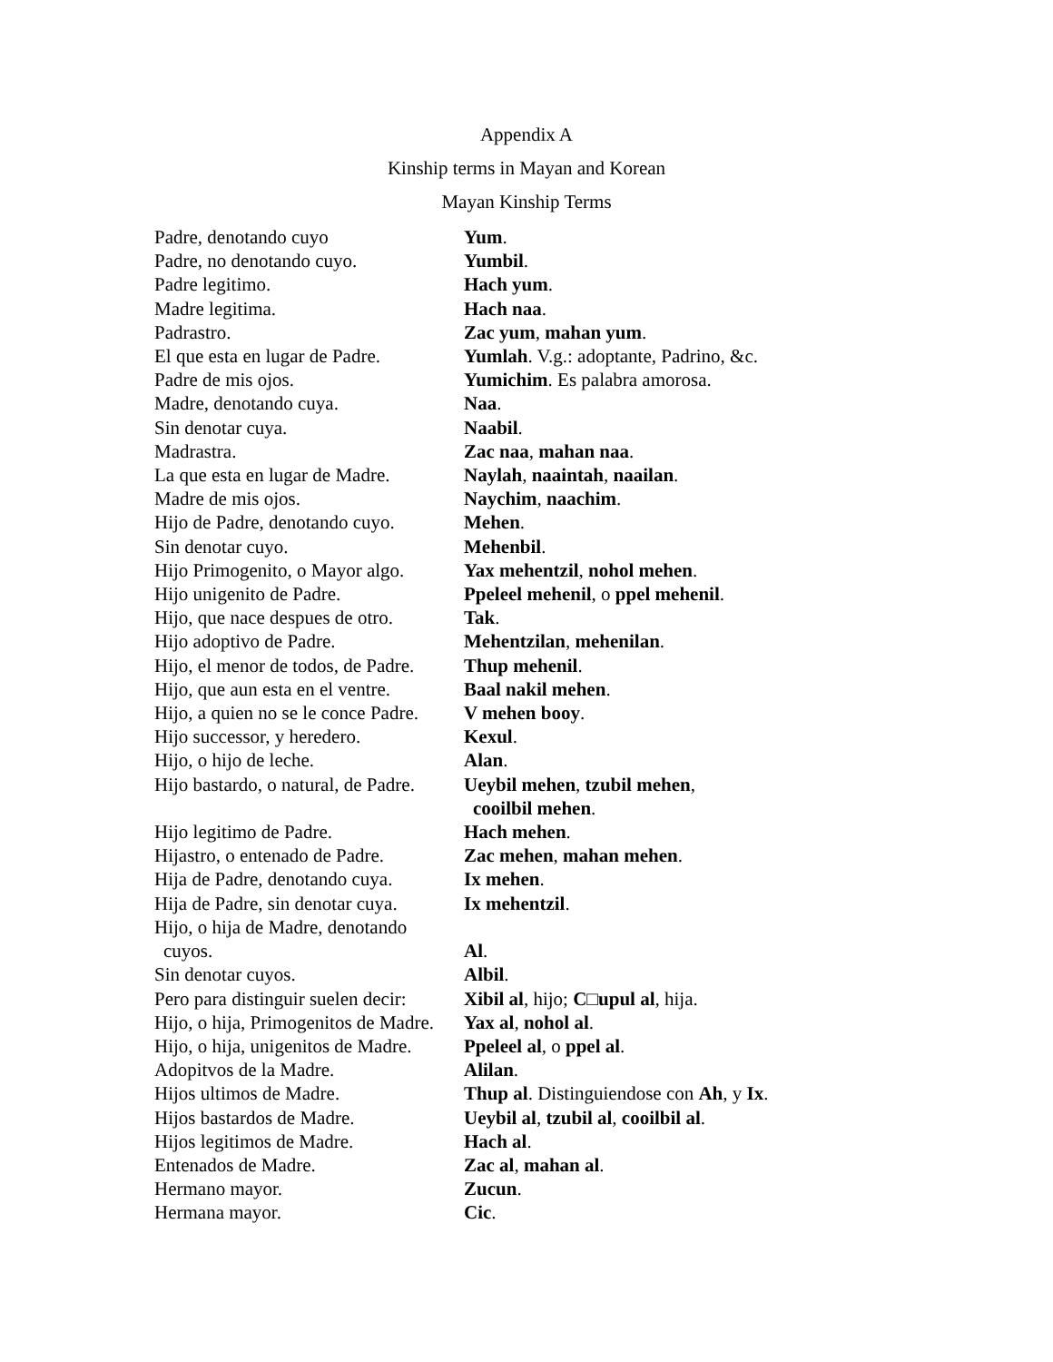Appendix A
Kinship terms in Mayan and Korean
Mayan Kinship Terms
| Padre, denotando cuyo | Yum . |
| Padre, no denotando cuyo. | Yumbil . |
| Padre legitimo. | Hach yum . |
| Madre legitima. | Hach naa . |
| Padrastro. | Zac yum , mahan yum . |
| El que esta en lugar de Padre. | Yumlah . V.g.: adoptante, Padrino, &c. |
| Padre de mis ojos. | Yumichim . Es palabra amorosa. |
| Madre, denotando cuya. | Naa . |
| Sin denotar cuya. | Naabil . |
| Madrastra. | Zac naa , mahan naa . |
| La que esta en lugar de Madre. | Naylah , naaintah , naailan . |
| Madre de mis ojos. | Naychim , naachim . |
| Hijo de Padre, denotando cuyo. | Mehen . |
| Sin denotar cuyo. | Mehenbil . |
| Hijo Primogenito, o Mayor algo. | Yax mehentzil , nohol mehen . |
| Hijo unigenito de Padre. | Ppeleel mehenil , o ppel mehenil . |
| Hijo, que nace despues de otro. | Tak . |
| Hijo adoptivo de Padre. | Mehentzilan , mehenilan . |
| Hijo, el menor de todos, de Padre. | Thup mehenil . |
| Hijo, que aun esta en el ventre. | Baal nakil mehen . |
| Hijo, a quien no se le conce Padre. | V mehen booy . |
| Hijo successor, y heredero. | Kexul . |
| Hijo, o hijo de leche. | Alan . |
| Hijo bastardo, o natural, de Padre. | Ueybil mehen , tzubil mehen , cooilbil mehen . |
| Hijo legitimo de Padre. | Hach mehen . |
| Hijastro, o entenado de Padre. | Zac mehen , mahan mehen . |
| Hija de Padre, denotando cuya. | Ix mehen . |
| Hija de Padre, sin denotar cuya. | Ix mehentzil . |
| Hijo, o hija de Madre, denotando cuyos. | Al . |
| Sin denotar cuyos. | Albil . |
| Pero para distinguir suelen decir: | Xibil al , hijo; C□upul al , hija. |
| Hijo, o hija, Primogenitos de Madre. | Yax al , nohol al . |
| Hijo, o hija, unigenitos de Madre. | Ppeleel al , o ppel al . |
| Adopitvos de la Madre. | Alilan . |
| Hijos ultimos de Madre. | Thup al . Distinguiendose con Ah , y Ix . |
| Hijos bastardos de Madre. | Ueybil al , tzubil al , cooilbil al . |
| Hijos legitimos de Madre. | Hach al . |
| Entenados de Madre. | Zac al , mahan al . |
| Hermano mayor. | Zucun . |
| Hermana mayor. | Cic . |